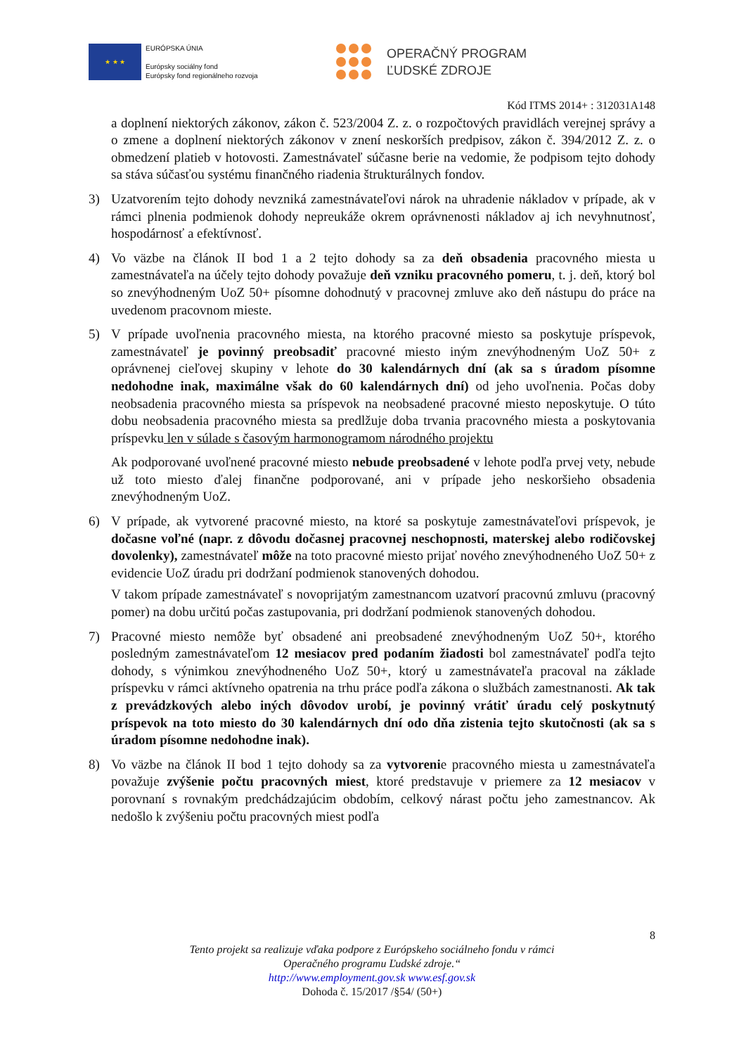★ ★ ★
EURÓPSKA ÚNIA
Európsky sociálny fond
Európsky fond regionálneho rozvoja
OPERAČNÝ PROGRAM
ĽUDSKÉ ZDROJE
Kód ITMS 2014+ : 312031A148
a doplnení niektorých zákonov, zákon č. 523/2004 Z. z. o rozpočtových pravidlách verejnej správy a o zmene a doplnení niektorých zákonov v znení neskorších predpisov, zákon č. 394/2012 Z. z. o obmedzení platieb v hotovosti. Zamestnávateľ súčasne berie na vedomie, že podpisom tejto dohody sa stáva súčasťou systému finančného riadenia štrukturálnych fondov.
3) Uzatvorením tejto dohody nevzniká zamestnávateľovi nárok na uhradenie nákladov v prípade, ak v rámci plnenia podmienok dohody nepreukáže okrem oprávnenosti nákladov aj ich nevyhnutnosť, hospodárnosť a efektívnosť.
4) Vo väzbe na článok II bod 1 a 2 tejto dohody sa za deň obsadenia pracovného miesta u zamestnávateľa na účely tejto dohody považuje deň vzniku pracovného pomeru, t. j. deň, ktorý bol so znevýhodneným UoZ 50+ písomne dohodnutý v pracovnej zmluve ako deň nástupu do práce na uvedenom pracovnom mieste.
5) V prípade uvoľnenia pracovného miesta, na ktorého pracovné miesto sa poskytuje príspevok, zamestnávateľ je povinný preobsadiť pracovné miesto iným znevýhodneným UoZ 50+ z oprávnenej cieľovej skupiny v lehote do 30 kalendárnych dní (ak sa s úradom písomne nedohodne inak, maximálne však do 60 kalendárnych dní) od jeho uvoľnenia. Počas doby neobsadenia pracovného miesta sa príspevok na neobsadené pracovné miesto neposkytuje. O túto dobu neobsadenia pracovného miesta sa predlžuje doba trvania pracovného miesta a poskytovania príspevku len v súlade s časovým harmonogramom národného projektu
Ak podporované uvoľnené pracovné miesto nebude preobsadené v lehote podľa prvej vety, nebude už toto miesto ďalej finančne podporované, ani v prípade jeho neskoršieho obsadenia znevýhodneným UoZ.
6) V prípade, ak vytvorené pracovné miesto, na ktoré sa poskytuje zamestnávateľovi príspevok, je dočasne voľné (napr. z dôvodu dočasnej pracovnej neschopnosti, materskej alebo rodičovskej dovolenky), zamestnávateľ môže na toto pracovné miesto prijať nového znevýhodneného UoZ 50+ z evidencie UoZ úradu pri dodržaní podmienok stanovených dohodou.
V takom prípade zamestnávateľ s novoprijatým zamestnancom uzatvorí pracovnú zmluvu (pracovný pomer) na dobu určitú počas zastupovania, pri dodržaní podmienok stanovených dohodou.
7) Pracovné miesto nemôže byť obsadené ani preobsadené znevýhodneným UoZ 50+, ktorého posledným zamestnávateľom 12 mesiacov pred podaním žiadosti bol zamestnávateľ podľa tejto dohody, s výnimkou znevýhodneného UoZ 50+, ktorý u zamestnávateľa pracoval na základe príspevku v rámci aktívneho opatrenia na trhu práce podľa zákona o službách zamestnanosti. Ak tak z prevádzkových alebo iných dôvodov urobí, je povinný vrátiť úradu celý poskytnutý príspevok na toto miesto do 30 kalendárnych dní odo dňa zistenia tejto skutočnosti (ak sa s úradom písomne nedohodne inak).
8) Vo väzbe na článok II bod 1 tejto dohody sa za vytvorenie pracovného miesta u zamestnávateľa považuje zvýšenie počtu pracovných miest, ktoré predstavuje v priemere za 12 mesiacov v porovnaní s rovnakým predchádzajúcim obdobím, celkový nárast počtu jeho zamestnancov. Ak nedošlo k zvýšeniu počtu pracovných miest podľa
8
Tento projekt sa realizuje vďaka podpore z Európskeho sociálneho fondu v rámci
Operačného programu Ľudské zdroje.“
http://www.employment.gov.sk www.esf.gov.sk
Dohoda č. 15/2017 /§54/ (50+)